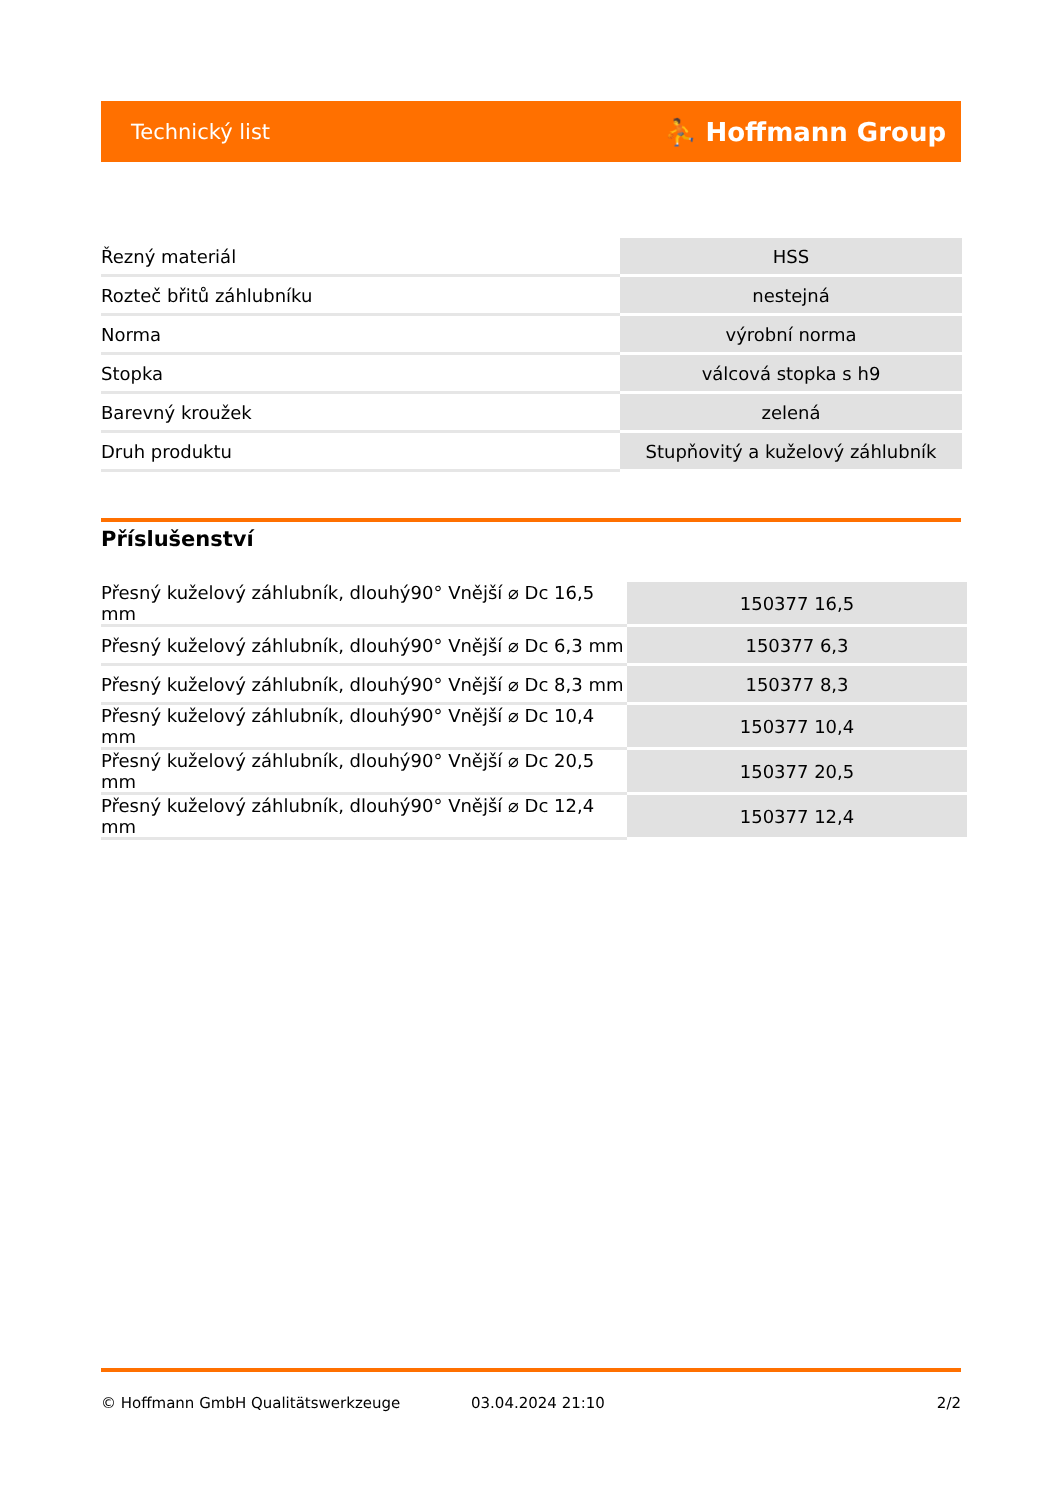Technický list ⛹ Hoffmann Group
| Řezný materiál | HSS |
| Rozteč břitů záhlubníku | nestejná |
| Norma | výrobní norma |
| Stopka | válcová stopka s h9 |
| Barevný kroužek | zelená |
| Druh produktu | Stupňovitý a kuželový záhlubník |
Příslušenství
| Přesný kuželový záhlubník, dlouhý90° Vnější ⌀ Dc 16,5 mm | 150377 16,5 |
| Přesný kuželový záhlubník, dlouhý90° Vnější ⌀ Dc 6,3 mm | 150377 6,3 |
| Přesný kuželový záhlubník, dlouhý90° Vnější ⌀ Dc 8,3 mm | 150377 8,3 |
| Přesný kuželový záhlubník, dlouhý90° Vnější ⌀ Dc 10,4 mm | 150377 10,4 |
| Přesný kuželový záhlubník, dlouhý90° Vnější ⌀ Dc 20,5 mm | 150377 20,5 |
| Přesný kuželový záhlubník, dlouhý90° Vnější ⌀ Dc 12,4 mm | 150377 12,4 |
© Hoffmann GmbH Qualitätswerkzeuge 03.04.2024 21:10 2/2